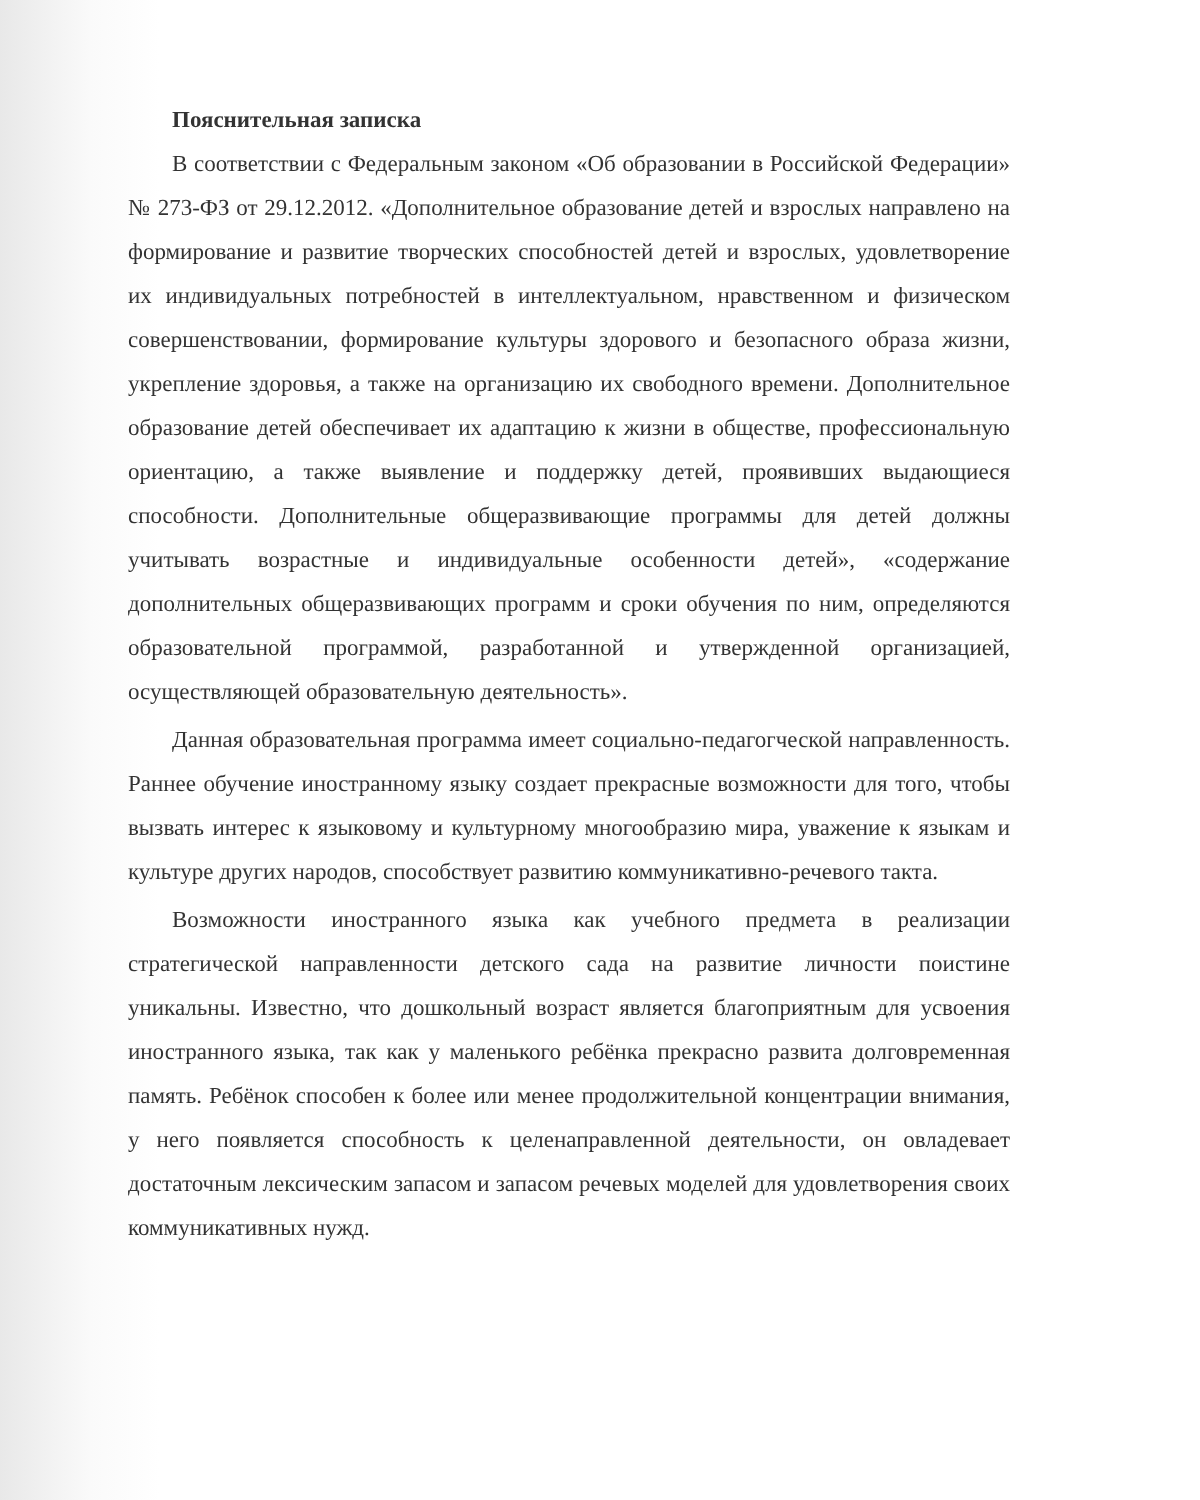Пояснительная записка
В соответствии с Федеральным законом «Об образовании в Российской Федерации» № 273-ФЗ от 29.12.2012. «Дополнительное образование детей и взрослых направлено на формирование и развитие творческих способностей детей и взрослых, удовлетворение их индивидуальных потребностей в интеллектуальном, нравственном и физическом совершенствовании, формирование культуры здорового и безопасного образа жизни, укрепление здоровья, а также на организацию их свободного времени. Дополнительное образование детей обеспечивает их адаптацию к жизни в обществе, профессиональную ориентацию, а также выявление и поддержку детей, проявивших выдающиеся способности. Дополнительные общеразвивающие программы для детей должны учитывать возрастные и индивидуальные особенности детей», «содержание дополнительных общеразвивающих программ и сроки обучения по ним, определяются образовательной программой, разработанной и утвержденной организацией, осуществляющей образовательную деятельность».
Данная образовательная программа имеет социально-педагогческой направленность. Раннее обучение иностранному языку создает прекрасные возможности для того, чтобы вызвать интерес к языковому и культурному многообразию мира, уважение к языкам и культуре других народов, способствует развитию коммуникативно-речевого такта.
Возможности иностранного языка как учебного предмета в реализации стратегической направленности детского сада на развитие личности поистине уникальны. Известно, что дошкольный возраст является благоприятным для усвоения иностранного языка, так как у маленького ребёнка прекрасно развита долговременная память. Ребёнок способен к более или менее продолжительной концентрации внимания, у него появляется способность к целенаправленной деятельности, он овладевает достаточным лексическим запасом и запасом речевых моделей для удовлетворения своих коммуникативных нужд.